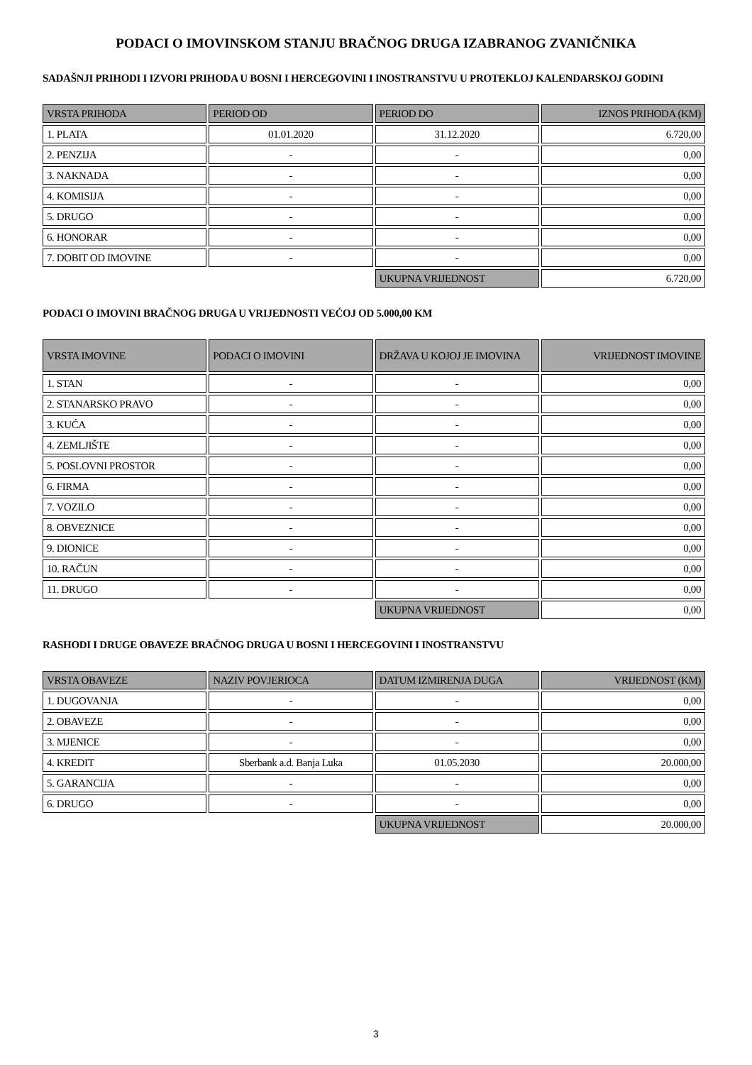PODACI O IMOVINSKOM STANJU BRAČNOG DRUGA IZABRANOG ZVANIČNIKA
SADAŠNJI PRIHODI I IZVORI PRIHODA U BOSNI I HERCEGOVINI I INOSTRANSTVU U PROTEKLOJ KALENDARSKOJ GODINI
| VRSTA PRIHODA | PERIOD OD | PERIOD DO | IZNOS PRIHODA (KM) |
| --- | --- | --- | --- |
| 1. PLATA | 01.01.2020 | 31.12.2020 | 6.720,00 |
| 2. PENZIJA | - | - | 0,00 |
| 3. NAKNADA | - | - | 0,00 |
| 4. KOMISIJA | - | - | 0,00 |
| 5. DRUGO | - | - | 0,00 |
| 6. HONORAR | - | - | 0,00 |
| 7. DOBIT OD IMOVINE | - | - | 0,00 |
| | | UKUPNA VRIJEDNOST | 6.720,00 |
PODACI O IMOVINI BRAČNOG DRUGA U VRIJEDNOSTI VEĆOJ OD 5.000,00 KM
| VRSTA IMOVINE | PODACI O IMOVINI | DRŽAVA U KOJOJ JE IMOVINA | VRIJEDNOST IMOVINE |
| --- | --- | --- | --- |
| 1. STAN | - | - | 0,00 |
| 2. STANARSKO PRAVO | - | - | 0,00 |
| 3. KUĆA | - | - | 0,00 |
| 4. ZEMLJIŠTE | - | - | 0,00 |
| 5. POSLOVNI PROSTOR | - | - | 0,00 |
| 6. FIRMA | - | - | 0,00 |
| 7. VOZILO | - | - | 0,00 |
| 8. OBVEZNICE | - | - | 0,00 |
| 9. DIONICE | - | - | 0,00 |
| 10. RAČUN | - | - | 0,00 |
| 11. DRUGO | - | - | 0,00 |
| | | UKUPNA VRIJEDNOST | 0,00 |
RASHODI I DRUGE OBAVEZE BRAČNOG DRUGA U BOSNI I HERCEGOVINI I INOSTRANSTVU
| VRSTA OBAVEZE | NAZIV POVJERIOCA | DATUM IZMIRENJA DUGA | VRIJEDNOST (KM) |
| --- | --- | --- | --- |
| 1. DUGOVANJA | - | - | 0,00 |
| 2. OBAVEZE | - | - | 0,00 |
| 3. MJENICE | - | - | 0,00 |
| 4. KREDIT | Sberbank a.d. Banja Luka | 01.05.2030 | 20.000,00 |
| 5. GARANCIJA | - | - | 0,00 |
| 6. DRUGO | - | - | 0,00 |
| | | UKUPNA VRIJEDNOST | 20.000,00 |
3